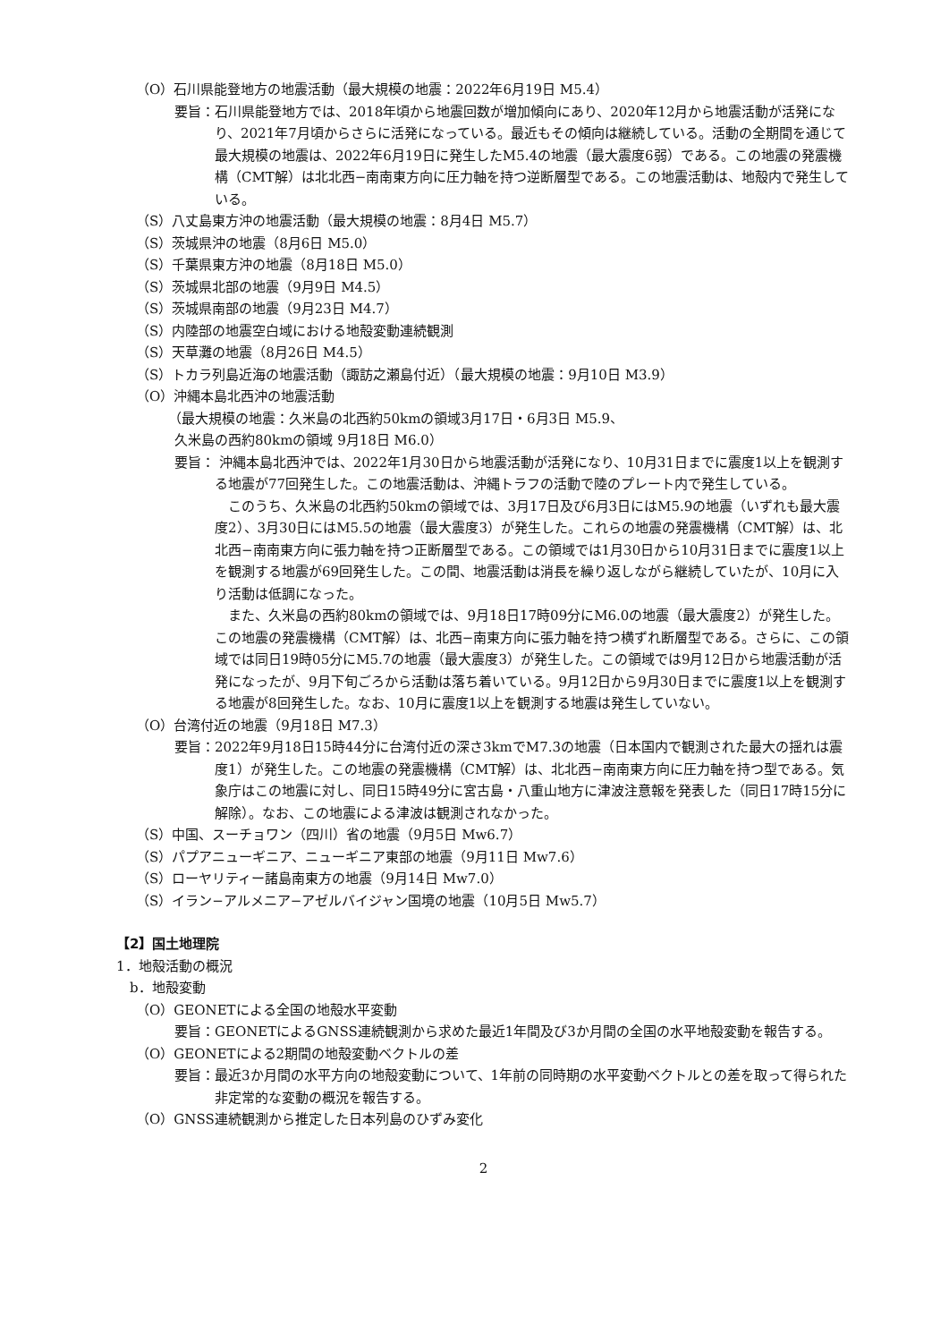（O）石川県能登地方の地震活動（最大規模の地震：2022年6月19日 M5.4）
要旨：石川県能登地方では、2018年頃から地震回数が増加傾向にあり、2020年12月から地震活動が活発になり、2021年7月頃からさらに活発になっている。最近もその傾向は継続している。活動の全期間を通じて最大規模の地震は、2022年6月19日に発生したM5.4の地震（最大震度6弱）である。この地震の発震機構（CMT解）は北北西−南南東方向に圧力軸を持つ逆断層型である。この地震活動は、地殻内で発生している。
（S）八丈島東方沖の地震活動（最大規模の地震：8月4日 M5.7）
（S）茨城県沖の地震（8月6日 M5.0）
（S）千葉県東方沖の地震（8月18日 M5.0）
（S）茨城県北部の地震（9月9日 M4.5）
（S）茨城県南部の地震（9月23日 M4.7）
（S）内陸部の地震空白域における地殻変動連続観測
（S）天草灘の地震（8月26日 M4.5）
（S）トカラ列島近海の地震活動（諏訪之瀬島付近）（最大規模の地震：9月10日 M3.9）
（O）沖縄本島北西沖の地震活動
（最大規模の地震：久米島の北西約50kmの領域3月17日・6月3日 M5.9、
久米島の西約80kmの領域 9月18日 M6.0）
要旨： 沖縄本島北西沖では、2022年1月30日から地震活動が活発になり、10月31日までに震度1以上を観測する地震が77回発生した。この地震活動は、沖縄トラフの活動で陸のプレート内で発生している。
このうち、久米島の北西約50kmの領域では、3月17日及び6月3日にはM5.9の地震（いずれも最大震度2）、3月30日にはM5.5の地震（最大震度3）が発生した。これらの地震の発震機構（CMT解）は、北北西−南南東方向に張力軸を持つ正断層型である。この領域では1月30日から10月31日までに震度1以上を観測する地震が69回発生した。この間、地震活動は消長を繰り返しながら継続していたが、10月に入り活動は低調になった。
また、久米島の西約80kmの領域では、9月18日17時09分にM6.0の地震（最大震度2）が発生した。この地震の発震機構（CMT解）は、北西−南東方向に張力軸を持つ横ずれ断層型である。さらに、この領域では同日19時05分にM5.7の地震（最大震度3）が発生した。この領域では9月12日から地震活動が活発になったが、9月下旬ごろから活動は落ち着いている。9月12日から9月30日までに震度1以上を観測する地震が8回発生した。なお、10月に震度1以上を観測する地震は発生していない。
（O）台湾付近の地震（9月18日 M7.3）
要旨：2022年9月18日15時44分に台湾付近の深さ3kmでM7.3の地震（日本国内で観測された最大の揺れは震度1）が発生した。この地震の発震機構（CMT解）は、北北西−南南東方向に圧力軸を持つ型である。気象庁はこの地震に対し、同日15時49分に宮古島・八重山地方に津波注意報を発表した（同日17時15分に解除）。なお、この地震による津波は観測されなかった。
（S）中国、スーチョワン（四川）省の地震（9月5日 Mw6.7）
（S）パプアニューギニア、ニューギニア東部の地震（9月11日 Mw7.6）
（S）ローヤリティー諸島南東方の地震（9月14日 Mw7.0）
（S）イラン−アルメニア−アゼルバイジャン国境の地震（10月5日 Mw5.7）
【2】国土地理院
1．地殻活動の概況
b．地殻変動
（O）GEONETによる全国の地殻水平変動
要旨：GEONETによるGNSS連続観測から求めた最近1年間及び3か月間の全国の水平地殻変動を報告する。
（O）GEONETによる2期間の地殻変動ベクトルの差
要旨：最近3か月間の水平方向の地殻変動について、1年前の同時期の水平変動ベクトルとの差を取って得られた非定常的な変動の概況を報告する。
（O）GNSS連続観測から推定した日本列島のひずみ変化
2